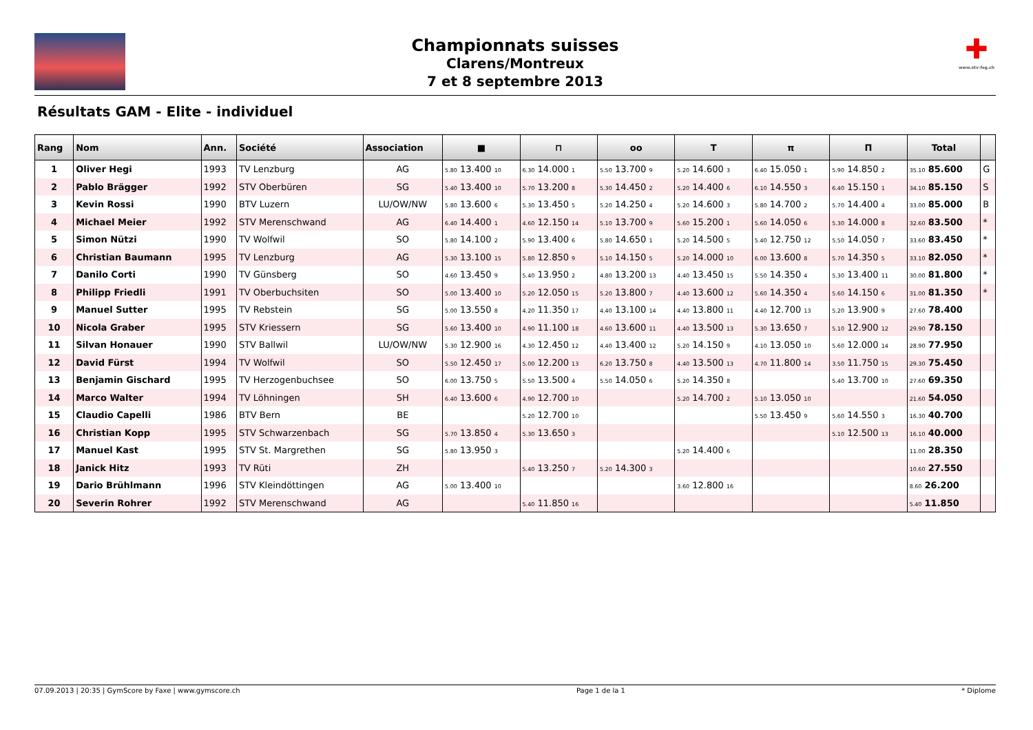✚
www.stv-fsg.ch
Championnats suisses
Clarens/Montreux
7 et 8 septembre 2013
Résultats GAM - Elite - individuel
| Rang | Nom | Ann. | Société | Association | ■ | ⊓ | oo | T | π | Π | Total | |
| --- | --- | --- | --- | --- | --- | --- | --- | --- | --- | --- | --- | --- |
| 1 | Oliver Hegi | 1993 | TV Lenzburg | AG | 5.80 13.400 10 | 6.30 14.000 1 | 5.50 13.700 9 | 5.20 14.600 3 | 6.40 15.050 1 | 5.90 14.850 2 | 35.10 85.600 | G |
| 2 | Pablo Brägger | 1992 | STV Oberbüren | SG | 5.40 13.400 10 | 5.70 13.200 8 | 5.30 14.450 2 | 5.20 14.400 6 | 6.10 14.550 3 | 6.40 15.150 1 | 34.10 85.150 | S |
| 3 | Kevin Rossi | 1990 | BTV Luzern | LU/OW/NW | 5.80 13.600 6 | 5.30 13.450 5 | 5.20 14.250 4 | 5.20 14.600 3 | 5.80 14.700 2 | 5.70 14.400 4 | 33.00 85.000 | B |
| 4 | Michael Meier | 1992 | STV Merenschwand | AG | 6.40 14.400 1 | 4.60 12.150 14 | 5.10 13.700 9 | 5.60 15.200 1 | 5.60 14.050 6 | 5.30 14.000 8 | 32.60 83.500 | * |
| 5 | Simon Nützi | 1990 | TV Wolfwil | SO | 5.80 14.100 2 | 5.90 13.400 6 | 5.80 14.650 1 | 5.20 14.500 5 | 5.40 12.750 12 | 5.50 14.050 7 | 33.60 83.450 | * |
| 6 | Christian Baumann | 1995 | TV Lenzburg | AG | 5.30 13.100 15 | 5.80 12.850 9 | 5.10 14.150 5 | 5.20 14.000 10 | 6.00 13.600 8 | 5.70 14.350 5 | 33.10 82.050 | * |
| 7 | Danilo Corti | 1990 | TV Günsberg | SO | 4.60 13.450 9 | 5.40 13.950 2 | 4.80 13.200 13 | 4.40 13.450 15 | 5.50 14.350 4 | 5.30 13.400 11 | 30.00 81.800 | * |
| 8 | Philipp Friedli | 1991 | TV Oberbuchsiten | SO | 5.00 13.400 10 | 5.20 12.050 15 | 5.20 13.800 7 | 4.40 13.600 12 | 5.60 14.350 4 | 5.60 14.150 6 | 31.00 81.350 | * |
| 9 | Manuel Sutter | 1995 | TV Rebstein | SG | 5.00 13.550 8 | 4.20 11.350 17 | 4.40 13.100 14 | 4.40 13.800 11 | 4.40 12.700 13 | 5.20 13.900 9 | 27.60 78.400 | |
| 10 | Nicola Graber | 1995 | STV Kriessern | SG | 5.60 13.400 10 | 4.90 11.100 18 | 4.60 13.600 11 | 4.40 13.500 13 | 5.30 13.650 7 | 5.10 12.900 12 | 29.90 78.150 | |
| 11 | Silvan Honauer | 1990 | STV Ballwil | LU/OW/NW | 5.30 12.900 16 | 4.30 12.450 12 | 4.40 13.400 12 | 5.20 14.150 9 | 4.10 13.050 10 | 5.60 12.000 14 | 28.90 77.950 | |
| 12 | David Fürst | 1994 | TV Wolfwil | SO | 5.50 12.450 17 | 5.00 12.200 13 | 6.20 13.750 8 | 4.40 13.500 13 | 4.70 11.800 14 | 3.50 11.750 15 | 29.30 75.450 | |
| 13 | Benjamin Gischard | 1995 | TV Herzogenbuchsee | SO | 6.00 13.750 5 | 5.50 13.500 4 | 5.50 14.050 6 | 5.20 14.350 8 | | 5.40 13.700 10 | 27.60 69.350 | |
| 14 | Marco Walter | 1994 | TV Löhningen | SH | 6.40 13.600 6 | 4.90 12.700 10 | | 5.20 14.700 2 | 5.10 13.050 10 | | 21.60 54.050 | |
| 15 | Claudio Capelli | 1986 | BTV Bern | BE | | 5.20 12.700 10 | | | 5.50 13.450 9 | 5.60 14.550 3 | 16.30 40.700 | |
| 16 | Christian Kopp | 1995 | STV Schwarzenbach | SG | 5.70 13.850 4 | 5.30 13.650 3 | | | | 5.10 12.500 13 | 16.10 40.000 | |
| 17 | Manuel Kast | 1995 | STV St. Margrethen | SG | 5.80 13.950 3 | | | 5.20 14.400 6 | | | 11.00 28.350 | |
| 18 | Janick Hitz | 1993 | TV Rüti | ZH | | 5.40 13.250 7 | 5.20 14.300 3 | | | | 10.60 27.550 | |
| 19 | Dario Brühlmann | 1996 | STV Kleindöttingen | AG | 5.00 13.400 10 | | | 3.60 12.800 16 | | | 8.60 26.200 | |
| 20 | Severin Rohrer | 1992 | STV Merenschwand | AG | | 5.40 11.850 16 | | | | | 5.40 11.850 | |
07.09.2013 | 20:35 | GymScore by Faxe | www.gymscore.ch Page 1 de la 1 * Diplome